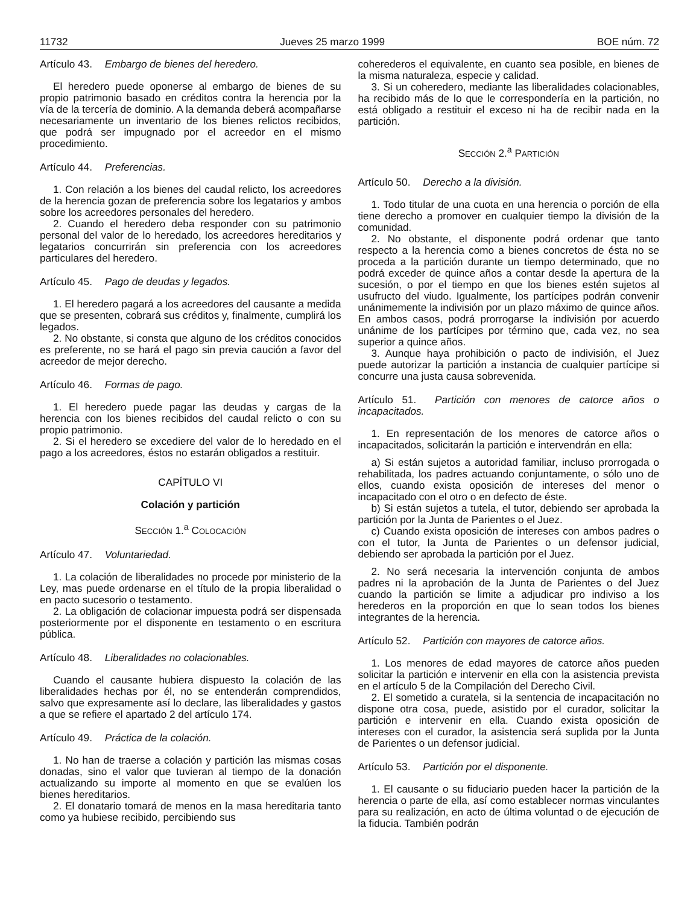11732 Jueves 25 marzo 1999 BOE núm. 72
Artículo 43. Embargo de bienes del heredero.
El heredero puede oponerse al embargo de bienes de su propio patrimonio basado en créditos contra la herencia por la vía de la tercería de dominio. A la demanda deberá acompañarse necesariamente un inventario de los bienes relictos recibidos, que podrá ser impugnado por el acreedor en el mismo procedimiento.
Artículo 44. Preferencias.
1. Con relación a los bienes del caudal relicto, los acreedores de la herencia gozan de preferencia sobre los legatarios y ambos sobre los acreedores personales del heredero.
2. Cuando el heredero deba responder con su patrimonio personal del valor de lo heredado, los acreedores hereditarios y legatarios concurrirán sin preferencia con los acreedores particulares del heredero.
Artículo 45. Pago de deudas y legados.
1. El heredero pagará a los acreedores del causante a medida que se presenten, cobrará sus créditos y, finalmente, cumplirá los legados.
2. No obstante, si consta que alguno de los créditos conocidos es preferente, no se hará el pago sin previa caución a favor del acreedor de mejor derecho.
Artículo 46. Formas de pago.
1. El heredero puede pagar las deudas y cargas de la herencia con los bienes recibidos del caudal relicto o con su propio patrimonio.
2. Si el heredero se excediere del valor de lo heredado en el pago a los acreedores, éstos no estarán obligados a restituir.
CAPÍTULO VI
Colación y partición
SECCIÓN 1.<sup>a</sup> COLOCACIÓN
Artículo 47. Voluntariedad.
1. La colación de liberalidades no procede por ministerio de la Ley, mas puede ordenarse en el título de la propia liberalidad o en pacto sucesorio o testamento.
2. La obligación de colacionar impuesta podrá ser dispensada posteriormente por el disponente en testamento o en escritura pública.
Artículo 48. Liberalidades no colacionables.
Cuando el causante hubiera dispuesto la colación de las liberalidades hechas por él, no se entenderán comprendidos, salvo que expresamente así lo declare, las liberalidades y gastos a que se refiere el apartado 2 del artículo 174.
Artículo 49. Práctica de la colación.
1. No han de traerse a colación y partición las mismas cosas donadas, sino el valor que tuvieran al tiempo de la donación actualizando su importe al momento en que se evalúen los bienes hereditarios.
2. El donatario tomará de menos en la masa hereditaria tanto como ya hubiese recibido, percibiendo sus
coherederos el equivalente, en cuanto sea posible, en bienes de la misma naturaleza, especie y calidad.
3. Si un coheredero, mediante las liberalidades colacionables, ha recibido más de lo que le correspondería en la partición, no está obligado a restituir el exceso ni ha de recibir nada en la partición.
SECCIÓN 2.<sup>a</sup> PARTICIÓN
Artículo 50. Derecho a la división.
1. Todo titular de una cuota en una herencia o porción de ella tiene derecho a promover en cualquier tiempo la división de la comunidad.
2. No obstante, el disponente podrá ordenar que tanto respecto a la herencia como a bienes concretos de ésta no se proceda a la partición durante un tiempo determinado, que no podrá exceder de quince años a contar desde la apertura de la sucesión, o por el tiempo en que los bienes estén sujetos al usufructo del viudo. Igualmente, los partícipes podrán convenir unánimemente la indivisión por un plazo máximo de quince años. En ambos casos, podrá prorrogarse la indivisión por acuerdo unánime de los partícipes por término que, cada vez, no sea superior a quince años.
3. Aunque haya prohibición o pacto de indivisión, el Juez puede autorizar la partición a instancia de cualquier partícipe si concurre una justa causa sobrevenida.
Artículo 51. Partición con menores de catorce años o incapacitados.
1. En representación de los menores de catorce años o incapacitados, solicitarán la partición e intervendrán en ella:
a) Si están sujetos a autoridad familiar, incluso prorrogada o rehabilitada, los padres actuando conjuntamente, o sólo uno de ellos, cuando exista oposición de intereses del menor o incapacitado con el otro o en defecto de éste.
b) Si están sujetos a tutela, el tutor, debiendo ser aprobada la partición por la Junta de Parientes o el Juez.
c) Cuando exista oposición de intereses con ambos padres o con el tutor, la Junta de Parientes o un defensor judicial, debiendo ser aprobada la partición por el Juez.
2. No será necesaria la intervención conjunta de ambos padres ni la aprobación de la Junta de Parientes o del Juez cuando la partición se limite a adjudicar pro indiviso a los herederos en la proporción en que lo sean todos los bienes integrantes de la herencia.
Artículo 52. Partición con mayores de catorce años.
1. Los menores de edad mayores de catorce años pueden solicitar la partición e intervenir en ella con la asistencia prevista en el artículo 5 de la Compilación del Derecho Civil.
2. El sometido a curatela, si la sentencia de incapacitación no dispone otra cosa, puede, asistido por el curador, solicitar la partición e intervenir en ella. Cuando exista oposición de intereses con el curador, la asistencia será suplida por la Junta de Parientes o un defensor judicial.
Artículo 53. Partición por el disponente.
1. El causante o su fiduciario pueden hacer la partición de la herencia o parte de ella, así como establecer normas vinculantes para su realización, en acto de última voluntad o de ejecución de la fiducia. También podrán